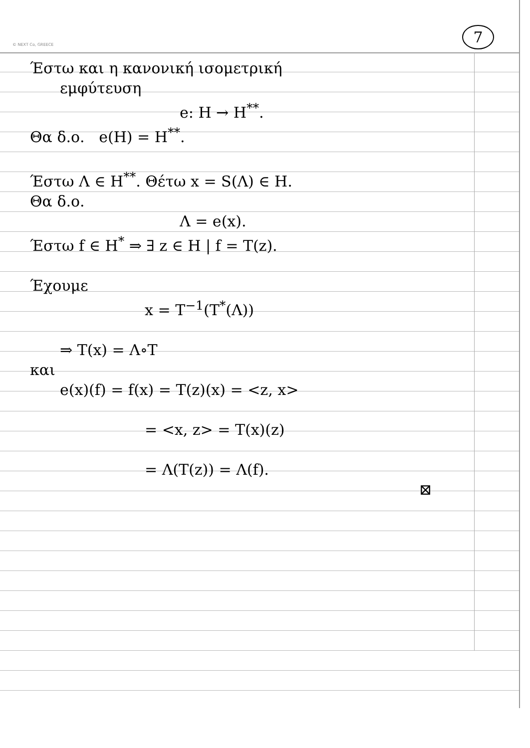© NEXT Co, GREECE
7
Έστω και η κανονική ισομετρική
εμφύτευση
e: H → H<sup>**</sup>.
Θα δ.ο. e(H) = H<sup>**</sup>.
Έστω Λ ∈ H<sup>**</sup>. Θέτω x = S(Λ) ∈ H.
Θα δ.ο.
Λ = e(x).
Έστω f ∈ H<sup>*</sup> ⇒ ∃ z ∈ H | f = T(z).
Έχουμε
x = T<sup>−1</sup>(T<sup>*</sup>(Λ))
⇒ T(x) = Λ∘T
και
e(x)(f) = f(x) = T(z)(x) = <z, x>
= <x, z> = T(x)(z)
= Λ(T(z)) = Λ(f).
⊠